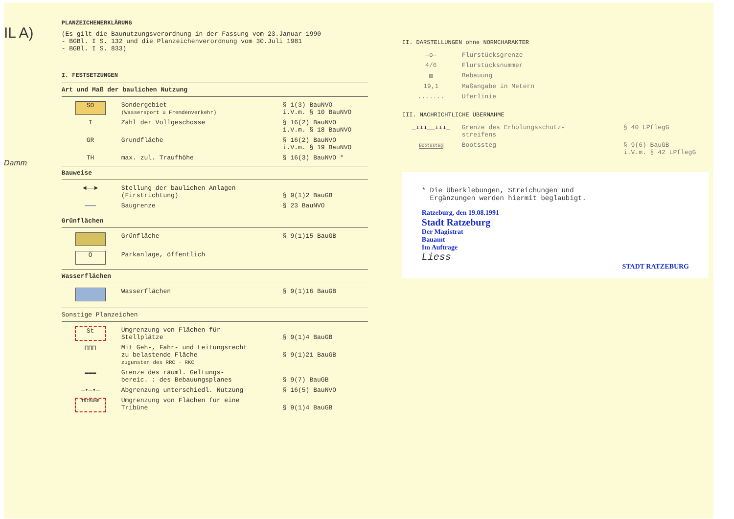IL A)
Damm
PLANZEICHENERKLÄRUNG
(Es gilt die Baunutzungsverordnung in der Fassung vom 23.Januar 1990
- BGBl. I S. 132 und die Planzeichenverordnung vom 30.Juli 1981
- BGBl. I S. 833)
I. FESTSETZUNGEN
Art und Maß der baulichen Nutzung
| SO | Sondergebiet (Wassersport u Fremdenverkehr) | § 1(3) BauNVO i.V.m. § 10 BauNVO |
| I | Zahl der Vollgeschosse | § 16(2) BauNVO i.V.m. § 18 BauNVO |
| GR | Grundfläche | § 16(2) BauNVO i.V.m. § 19 BauNVO |
| TH | max. zul. Traufhöhe | § 16(3) BauNVO * |
Bauweise
| ◄——► | Stellung der baulichen Anlagen (Firstrichtung) | § 9(1)2 BauGB |
| ——— | Baugrenze | § 23 BauNVO |
Grünflächen
| | Grünfläche | § 9(1)15 BauGB |
| Ö | Parkanlage, öffentlich | |
Wasserflächen
| | Wasserflächen | § 9(1)16 BauGB |
Sonstige Planzeichen
| St | Umgrenzung von Flächen für Stellplätze | § 9(1)4 BauGB |
| ⊓⊓⊓ | Mit Geh-, Fahr- und Leitungsrecht zu belastende Fläche zugunsten des RRC · RKC | § 9(1)21 BauGB |
| ▬▬▬ | Grenze des räuml. Geltungs- bereic. : des Bebauungsplanes | § 9(7) BauGB |
| —•—•— | Abgrenzung unterschiedl. Nutzung | § 16(5) BauNVO |
| TRIBÜNE | Umgrenzung von Flächen für eine Tribüne | § 9(1)4 BauGB |
II. DARSTELLUNGEN ohne NORMCHARAKTER
| —o— | Flurstücksgrenze |
| 4/6 | Flurstücksnummer |
| ▨ | Bebauung |
| 19,1 | Maßangabe in Metern |
| ....... | Uferlinie |
III. NACHRICHTLICHE ÜBERNAHME
| _ııı__ııı_ | Grenze des Erholungsschutz- streifens | § 40 LPflegG |
| Bootssteg | Bootssteg | § 9(6) BauGB i.V.m. § 42 LPflegG |
* Die Überklebungen, Streichungen und
Ergänzungen werden hiermit beglaubigt.
Ratzeburg, den 19.08.1991
Stadt Ratzeburg
Der Magistrat
Bauamt
Im Auftrage
Liess
STADT RATZEBURG